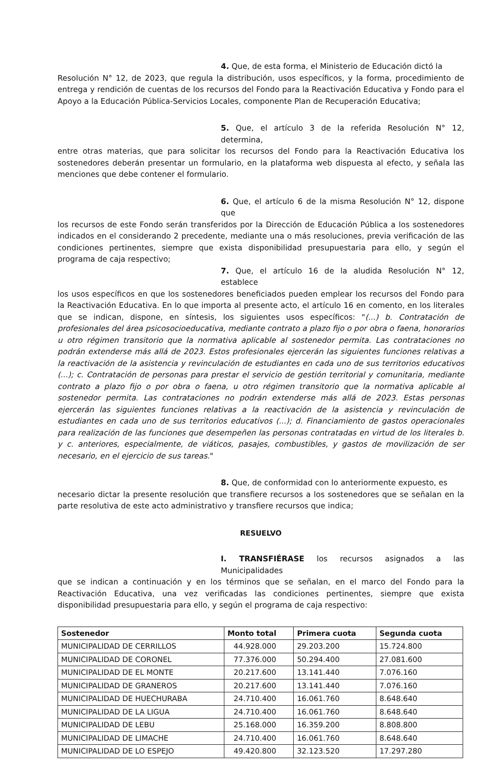4. Que, de esta forma, el Ministerio de Educación dictó la
Resolución N° 12, de 2023, que regula la distribución, usos específicos, y la forma, procedimiento de entrega y rendición de cuentas de los recursos del Fondo para la Reactivación Educativa y Fondo para el Apoyo a la Educación Pública-Servicios Locales, componente Plan de Recuperación Educativa;
5. Que, el artículo 3 de la referida Resolución N° 12, determina,
entre otras materias, que para solicitar los recursos del Fondo para la Reactivación Educativa los sostenedores deberán presentar un formulario, en la plataforma web dispuesta al efecto, y señala las menciones que debe contener el formulario.
6. Que, el artículo 6 de la misma Resolución N° 12, dispone que
los recursos de este Fondo serán transferidos por la Dirección de Educación Pública a los sostenedores indicados en el considerando 2 precedente, mediante una o más resoluciones, previa verificación de las condiciones pertinentes, siempre que exista disponibilidad presupuestaria para ello, y según el programa de caja respectivo;
7. Que, el artículo 16 de la aludida Resolución N° 12, establece
los usos específicos en que los sostenedores beneficiados pueden emplear los recursos del Fondo para la Reactivación Educativa. En lo que importa al presente acto, el artículo 16 en comento, en los literales que se indican, dispone, en síntesis, los siguientes usos específicos: "(...) b. Contratación de profesionales del área psicosocioeducativa, mediante contrato a plazo fijo o por obra o faena, honorarios u otro régimen transitorio que la normativa aplicable al sostenedor permita. Las contrataciones no podrán extenderse más allá de 2023. Estos profesionales ejercerán las siguientes funciones relativas a la reactivación de la asistencia y revinculación de estudiantes en cada uno de sus territorios educativos (...); c. Contratación de personas para prestar el servicio de gestión territorial y comunitaria, mediante contrato a plazo fijo o por obra o faena, u otro régimen transitorio que la normativa aplicable al sostenedor permita. Las contrataciones no podrán extenderse más allá de 2023. Estas personas ejercerán las siguientes funciones relativas a la reactivación de la asistencia y revinculación de estudiantes en cada uno de sus territorios educativos (...); d. Financiamiento de gastos operacionales para realización de las funciones que desempeñen las personas contratadas en virtud de los literales b. y c. anteriores, especialmente, de viáticos, pasajes, combustibles, y gastos de movilización de ser necesario, en el ejercicio de sus tareas."
8. Que, de conformidad con lo anteriormente expuesto, es
necesario dictar la presente resolución que transfiere recursos a los sostenedores que se señalan en la parte resolutiva de este acto administrativo y transfiere recursos que indica;
RESUELVO
I. TRANSFIÉRASE los recursos asignados a las Municipalidades
que se indican a continuación y en los términos que se señalan, en el marco del Fondo para la Reactivación Educativa, una vez verificadas las condiciones pertinentes, siempre que exista disponibilidad presupuestaria para ello, y según el programa de caja respectivo:
| Sostenedor | Monto total | Primera cuota | Segunda cuota |
| --- | --- | --- | --- |
| MUNICIPALIDAD DE CERRILLOS | 44.928.000 | 29.203.200 | 15.724.800 |
| MUNICIPALIDAD DE CORONEL | 77.376.000 | 50.294.400 | 27.081.600 |
| MUNICIPALIDAD DE EL MONTE | 20.217.600 | 13.141.440 | 7.076.160 |
| MUNICIPALIDAD DE GRANEROS | 20.217.600 | 13.141.440 | 7.076.160 |
| MUNICIPALIDAD DE HUECHURABA | 24.710.400 | 16.061.760 | 8.648.640 |
| MUNICIPALIDAD DE LA LIGUA | 24.710.400 | 16.061.760 | 8.648.640 |
| MUNICIPALIDAD DE LEBU | 25.168.000 | 16.359.200 | 8.808.800 |
| MUNICIPALIDAD DE LIMACHE | 24.710.400 | 16.061.760 | 8.648.640 |
| MUNICIPALIDAD DE LO ESPEJO | 49.420.800 | 32.123.520 | 17.297.280 |